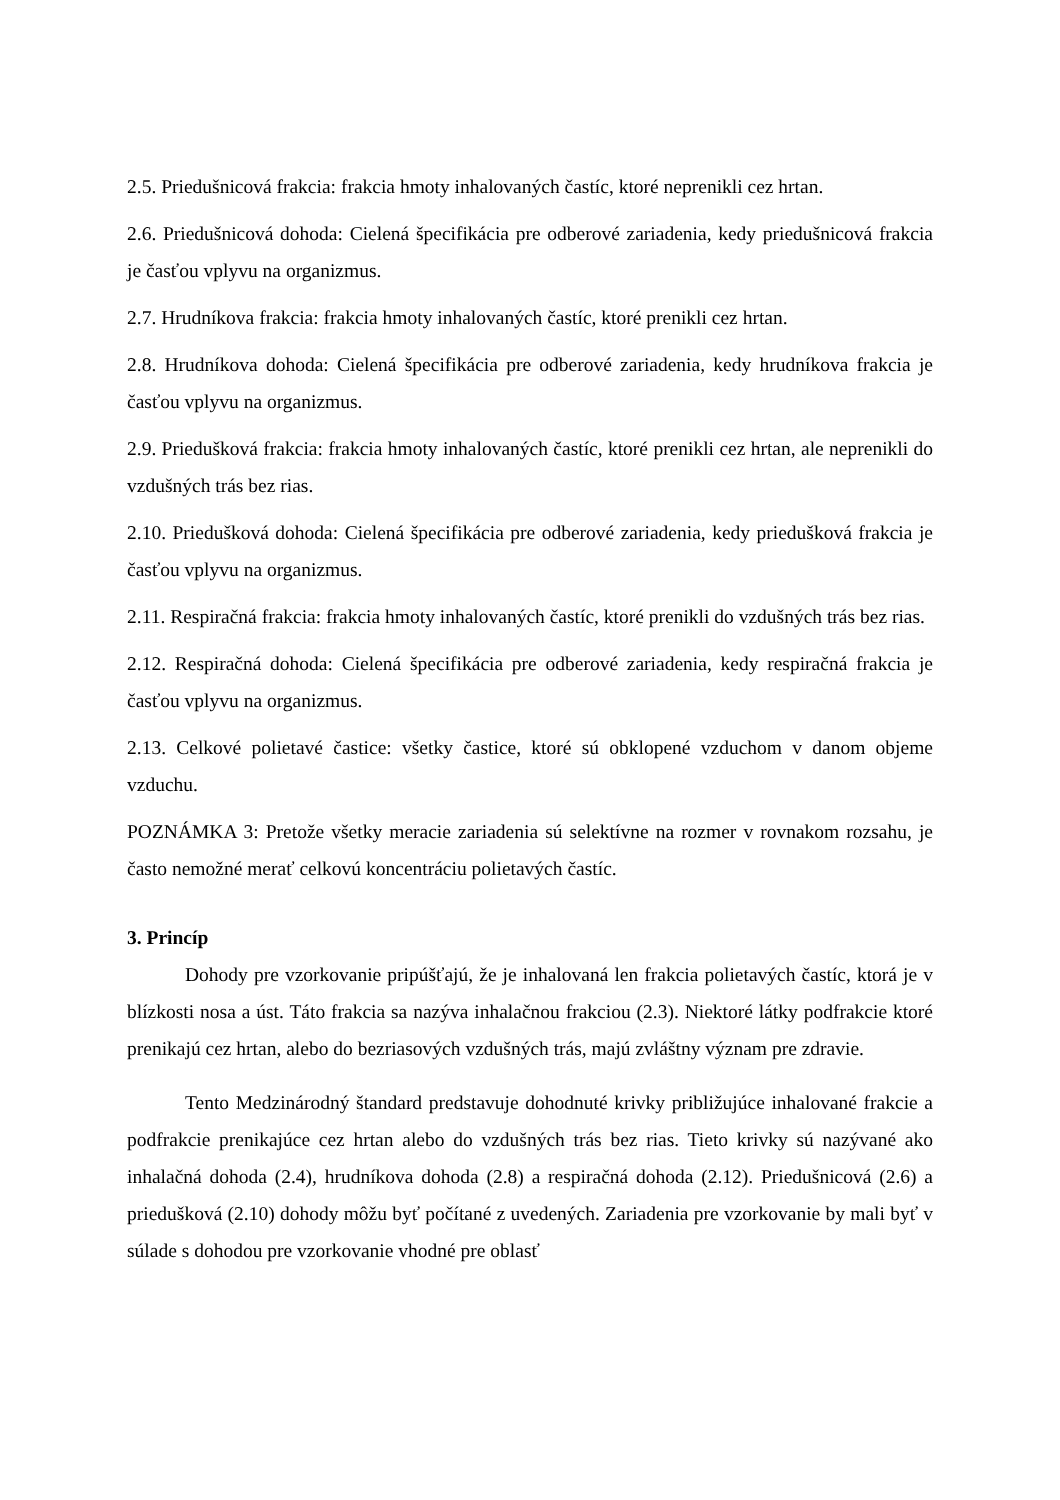2.5. Priedušnicová frakcia: frakcia hmoty inhalovaných častíc, ktoré neprenikli cez hrtan.
2.6. Priedušnicová dohoda: Cielená špecifikácia pre odberové zariadenia, kedy priedušnicová frakcia je časťou vplyvu na organizmus.
2.7. Hrudníkova frakcia: frakcia hmoty inhalovaných častíc, ktoré prenikli cez hrtan.
2.8. Hrudníkova dohoda: Cielená špecifikácia pre odberové zariadenia, kedy hrudníkova frakcia je časťou vplyvu na organizmus.
2.9. Priedušková frakcia: frakcia hmoty inhalovaných častíc, ktoré prenikli cez hrtan, ale neprenikli do vzdušných trás bez rias.
2.10. Priedušková dohoda: Cielená špecifikácia pre odberové zariadenia, kedy priedušková frakcia je časťou vplyvu na organizmus.
2.11. Respiračná frakcia: frakcia hmoty inhalovaných častíc, ktoré prenikli do vzdušných trás bez rias.
2.12. Respiračná dohoda: Cielená špecifikácia pre odberové zariadenia, kedy respiračná frakcia je časťou vplyvu na organizmus.
2.13. Celkové polietavé častice: všetky častice, ktoré sú obklopené vzduchom v danom objeme vzduchu.
POZNÁMKA 3: Pretože všetky meracie zariadenia sú selektívne na rozmer v rovnakom rozsahu, je často nemožné merať celkovú koncentráciu polietavých častíc.
3. Princíp
Dohody pre vzorkovanie pripúšťajú, že je inhalovaná len frakcia polietavých častíc, ktorá je v blízkosti nosa a úst. Táto frakcia sa nazýva inhalačnou frakciou (2.3). Niektoré látky podfrakcie ktoré prenikajú cez hrtan, alebo do bezriasových vzdušných trás, majú zvláštny význam pre zdravie.
Tento Medzinárodný štandard predstavuje dohodnuté krivky približujúce inhalované frakcie a podfrakcie prenikajúce cez hrtan alebo do vzdušných trás bez rias. Tieto krivky sú nazývané ako inhalačná dohoda (2.4), hrudníkova dohoda (2.8) a respiračná dohoda (2.12). Priedušnicová (2.6) a priedušková (2.10) dohody môžu byť počítané z uvedených. Zariadenia pre vzorkovanie by mali byť v súlade s dohodou pre vzorkovanie vhodné pre oblasť